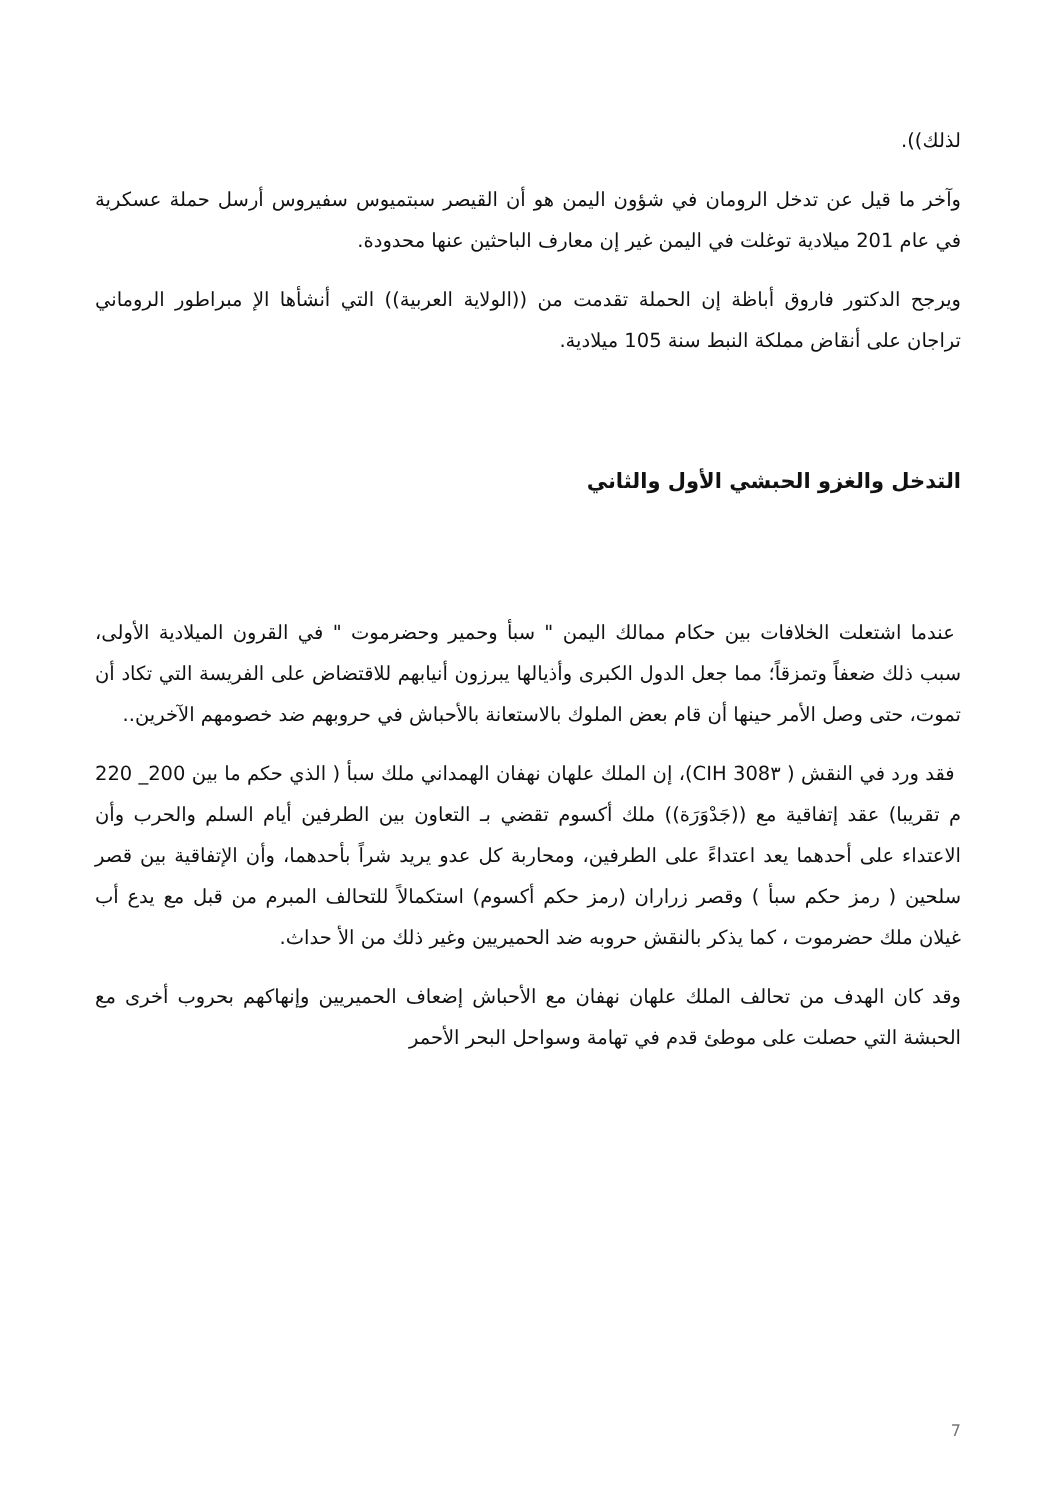لذلك)).
وآخر ما قيل عن تدخل الرومان في شؤون اليمن هو أن القيصر سبتميوس سفيروس أرسل حملة عسكرية في عام 201 ميلادية توغلت في اليمن غير إن معارف الباحثين عنها محدودة.
ويرجح الدكتور فاروق أباظة إن الحملة تقدمت من ((الولاية العربية)) التي أنشأها الإ مبراطور الروماني تراجان على أنقاض مملكة النبط سنة 105 ميلادية.
التدخل والغزو الحبشي الأول والثاني
عندما اشتعلت الخلافات بين حكام ممالك اليمن " سبأ وحمير وحضرموت " في القرون الميلادية الأولى، سبب ذلك ضعفاً وتمزقاً؛ مما جعل الدول الكبرى وأذيالها يبرزون أنيابهم للاقتضاض على الفريسة التي تكاد أن تموت، حتى وصل الأمر حينها أن قام بعض الملوك بالاستعانة بالأحباش في حروبهم ضد خصومهم الآخرين..
فقد ورد في النقش ( CIH 308٣)، إن الملك علهان نهفان الهمداني ملك سبأ ( الذي حكم ما بين 200_ 220 م تقريبا) عقد إتفاقية مع ((جَدْوَرَة)) ملك أكسوم تقضي بـ التعاون بين الطرفين أيام السلم والحرب وأن الاعتداء على أحدهما يعد اعتداءً على الطرفين، ومحاربة كل عدو يريد شراً بأحدهما، وأن الإتفاقية بين قصر سلحين ( رمز حكم سبأ ) وقصر زراران (رمز حكم أكسوم) استكمالاً للتحالف المبرم من قبل مع يدع أب غيلان ملك حضرموت ، كما يذكر بالنقش حروبه ضد الحميريين وغير ذلك من الأ حداث.
وقد كان الهدف من تحالف الملك علهان نهفان مع الأحباش إضعاف الحميريين وإنهاكهم بحروب أخرى مع الحبشة التي حصلت على موطئ قدم في تهامة وسواحل البحر الأحمر
7